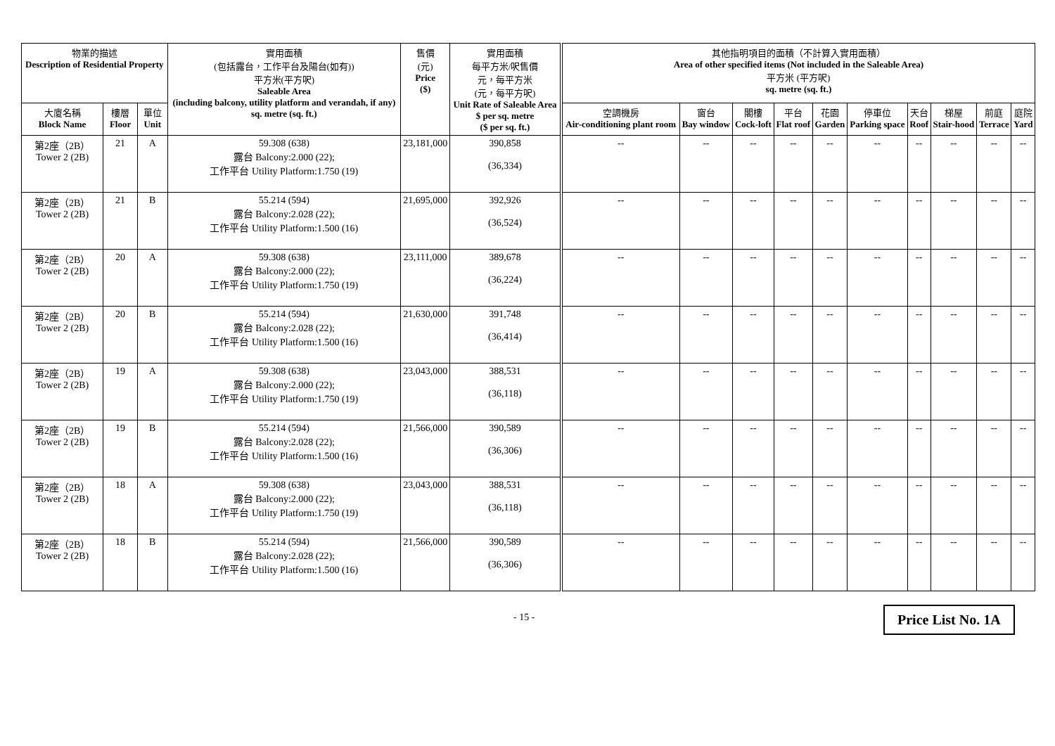| 物業的描述 Description of Residential Property | | | 實用面積 (包括露台，工作平台及陽台(如有)) 平方米(平方呎) Saleable Area (including balcony, utility platform and verandah, if any) sq. metre (sq. ft.) | 售價 (元) Price ($) | 實用面積 每平方米/呎售價 元，每平方米 (元，每平方呎) Unit Rate of Saleable Area $ per sq. metre ($ per sq. ft.) | 其他指明項目的面積（不計算入實用面積） Area of other specified items (Not included in the Saleable Area) 平方米 (平方呎) sq. metre (sq. ft.) | | | | | | | | | |
| --- | --- | --- | --- | --- | --- | --- | --- | --- | --- | --- | --- | --- | --- | --- | --- |
| 大廈名稱 Block Name | 樓層 Floor | 單位 Unit | | | | 空調機房 Air-conditioning plant room | 窗台 Bay window | 閣樓 Cock-loft | 平台 Flat roof | 花園 Garden | 停車位 Parking space | 天台 Roof | 梯屋 Stair-hood | 前庭 Terrace | 庭院 Yard |
| 第2座（2B） Tower 2 (2B) | 21 | A | 59.308 (638) 露台 Balcony:2.000 (22); 工作平台 Utility Platform:1.750 (19) | 23,181,000 | 390,858 (36,334) | -- | -- | -- | -- | -- | -- | -- | -- | -- | -- |
| 第2座（2B） Tower 2 (2B) | 21 | B | 55.214 (594) 露台 Balcony:2.028 (22); 工作平台 Utility Platform:1.500 (16) | 21,695,000 | 392,926 (36,524) | -- | -- | -- | -- | -- | -- | -- | -- | -- | -- |
| 第2座（2B） Tower 2 (2B) | 20 | A | 59.308 (638) 露台 Balcony:2.000 (22); 工作平台 Utility Platform:1.750 (19) | 23,111,000 | 389,678 (36,224) | -- | -- | -- | -- | -- | -- | -- | -- | -- | -- |
| 第2座（2B） Tower 2 (2B) | 20 | B | 55.214 (594) 露台 Balcony:2.028 (22); 工作平台 Utility Platform:1.500 (16) | 21,630,000 | 391,748 (36,414) | -- | -- | -- | -- | -- | -- | -- | -- | -- | -- |
| 第2座（2B） Tower 2 (2B) | 19 | A | 59.308 (638) 露台 Balcony:2.000 (22); 工作平台 Utility Platform:1.750 (19) | 23,043,000 | 388,531 (36,118) | -- | -- | -- | -- | -- | -- | -- | -- | -- | -- |
| 第2座（2B） Tower 2 (2B) | 19 | B | 55.214 (594) 露台 Balcony:2.028 (22); 工作平台 Utility Platform:1.500 (16) | 21,566,000 | 390,589 (36,306) | -- | -- | -- | -- | -- | -- | -- | -- | -- | -- |
| 第2座（2B） Tower 2 (2B) | 18 | A | 59.308 (638) 露台 Balcony:2.000 (22); 工作平台 Utility Platform:1.750 (19) | 23,043,000 | 388,531 (36,118) | -- | -- | -- | -- | -- | -- | -- | -- | -- | -- |
| 第2座（2B） Tower 2 (2B) | 18 | B | 55.214 (594) 露台 Balcony:2.028 (22); 工作平台 Utility Platform:1.500 (16) | 21,566,000 | 390,589 (36,306) | -- | -- | -- | -- | -- | -- | -- | -- | -- | -- |
- 15 - Price List No. 1A